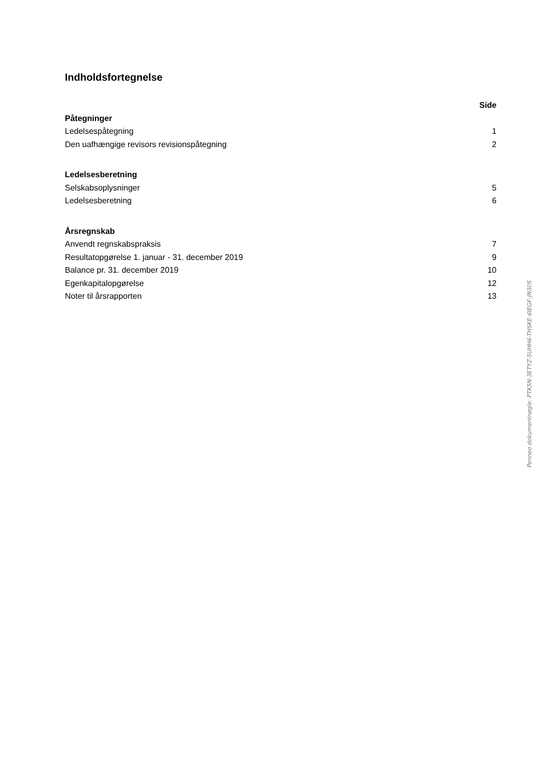Indholdsfortegnelse
Side
Påtegninger
Ledelsespåtegning 1
Den uafhængige revisors revisionspåtegning 2
Ledelsesberetning
Selskabsoplysninger 5
Ledelsesberetning 6
Årsregnskab
Anvendt regnskabspraksis 7
Resultatopgørelse 1. januar - 31. december 2019 9
Balance pr. 31. december 2019 10
Egenkapitalopgørelse 12
Noter til årsrapporten 13
Penneo dokumentnøgle: PTK5N-3ETYZ-5UHH6-THSKE-6IEGF-JN30S